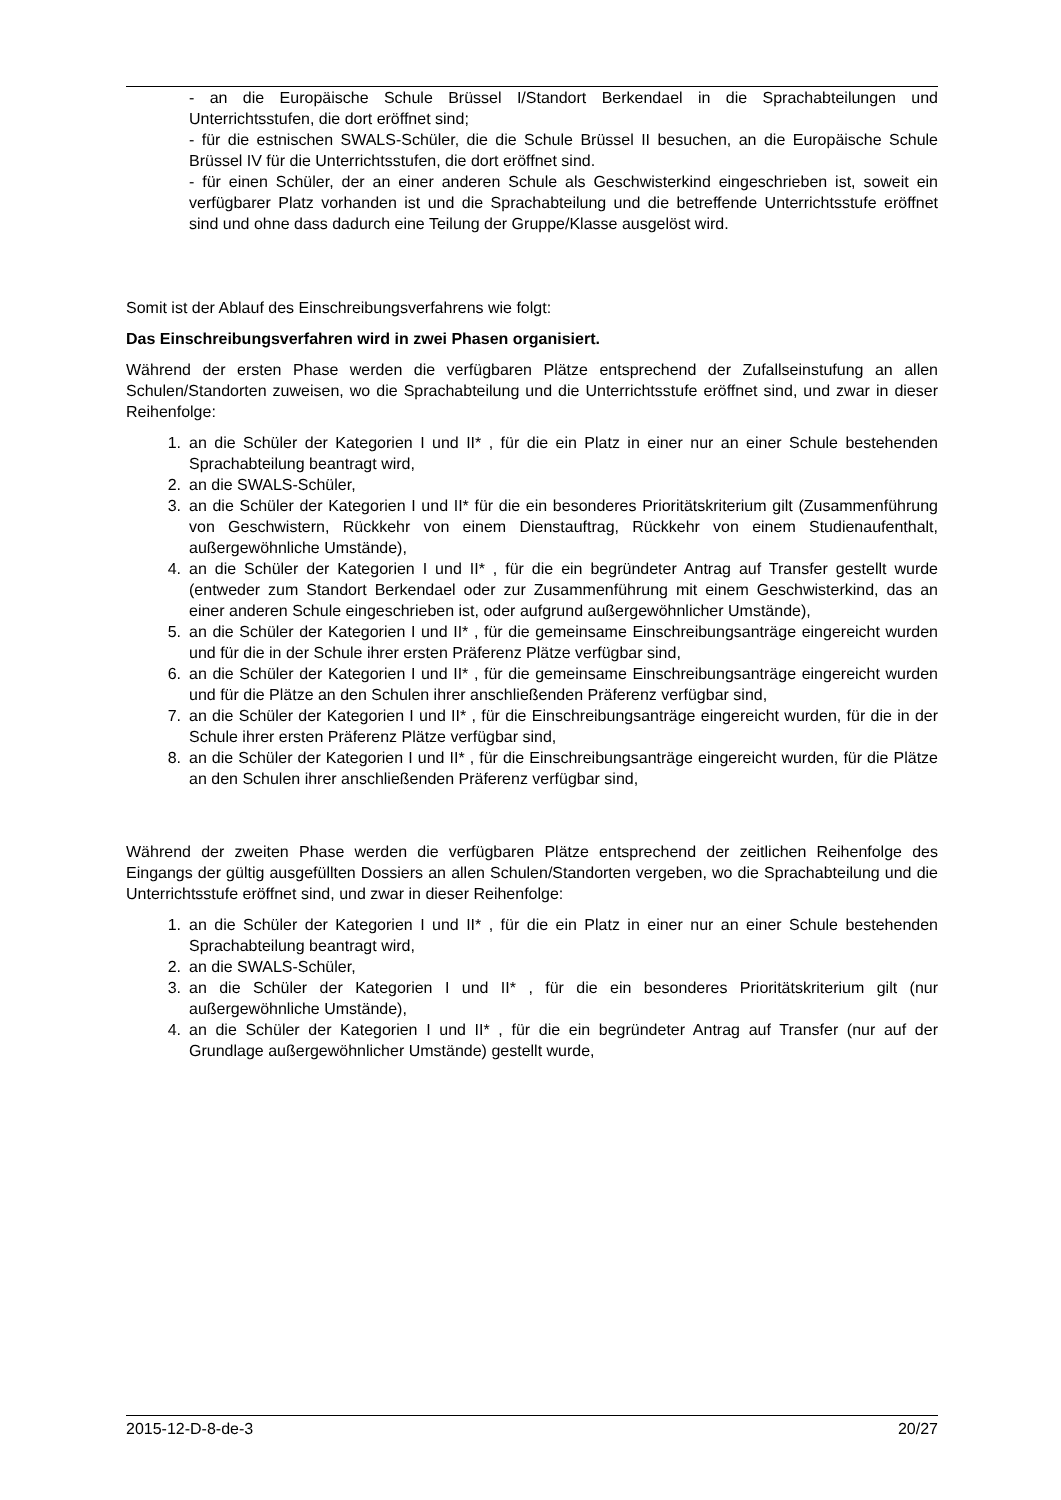- an die Europäische Schule Brüssel I/Standort Berkendael in die Sprachabteilungen und Unterrichtsstufen, die dort eröffnet sind;
- für die estnischen SWALS-Schüler, die die Schule Brüssel II besuchen, an die Europäische Schule Brüssel IV für die Unterrichtsstufen, die dort eröffnet sind.
- für einen Schüler, der an einer anderen Schule als Geschwisterkind eingeschrieben ist, soweit ein verfügbarer Platz vorhanden ist und die Sprachabteilung und die betreffende Unterrichtsstufe eröffnet sind und ohne dass dadurch eine Teilung der Gruppe/Klasse ausgelöst wird.
Somit ist der Ablauf des Einschreibungsverfahrens wie folgt:
Das Einschreibungsverfahren wird in zwei Phasen organisiert.
Während der ersten Phase werden die verfügbaren Plätze entsprechend der Zufallseinstufung an allen Schulen/Standorten zuweisen, wo die Sprachabteilung und die Unterrichtsstufe eröffnet sind, und zwar in dieser Reihenfolge:
1. an die Schüler der Kategorien I und II* , für die ein Platz in einer nur an einer Schule bestehenden Sprachabteilung beantragt wird,
2. an die SWALS-Schüler,
3. an die Schüler der Kategorien I und II* für die ein besonderes Prioritätskriterium gilt (Zusammenführung von Geschwistern, Rückkehr von einem Dienstauftrag, Rückkehr von einem Studienaufenthalt, außergewöhnliche Umstände),
4. an die Schüler der Kategorien I und II* , für die ein begründeter Antrag auf Transfer gestellt wurde (entweder zum Standort Berkendael oder zur Zusammenführung mit einem Geschwisterkind, das an einer anderen Schule eingeschrieben ist, oder aufgrund außergewöhnlicher Umstände),
5. an die Schüler der Kategorien I und II* , für die gemeinsame Einschreibungsanträge eingereicht wurden und für die in der Schule ihrer ersten Präferenz Plätze verfügbar sind,
6. an die Schüler der Kategorien I und II* , für die gemeinsame Einschreibungsanträge eingereicht wurden und für die Plätze an den Schulen ihrer anschließenden Präferenz verfügbar sind,
7. an die Schüler der Kategorien I und II* , für die Einschreibungsanträge eingereicht wurden, für die in der Schule ihrer ersten Präferenz Plätze verfügbar sind,
8. an die Schüler der Kategorien I und II* , für die Einschreibungsanträge eingereicht wurden, für die Plätze an den Schulen ihrer anschließenden Präferenz verfügbar sind,
Während der zweiten Phase werden die verfügbaren Plätze entsprechend der zeitlichen Reihenfolge des Eingangs der gültig ausgefüllten Dossiers an allen Schulen/Standorten vergeben, wo die Sprachabteilung und die Unterrichtsstufe eröffnet sind, und zwar in dieser Reihenfolge:
1. an die Schüler der Kategorien I und II* , für die ein Platz in einer nur an einer Schule bestehenden Sprachabteilung beantragt wird,
2. an die SWALS-Schüler,
3. an die Schüler der Kategorien I und II* , für die ein besonderes Prioritätskriterium gilt (nur außergewöhnliche Umstände),
4. an die Schüler der Kategorien I und II* , für die ein begründeter Antrag auf Transfer (nur auf der Grundlage außergewöhnlicher Umstände) gestellt wurde,
2015-12-D-8-de-3 20/27